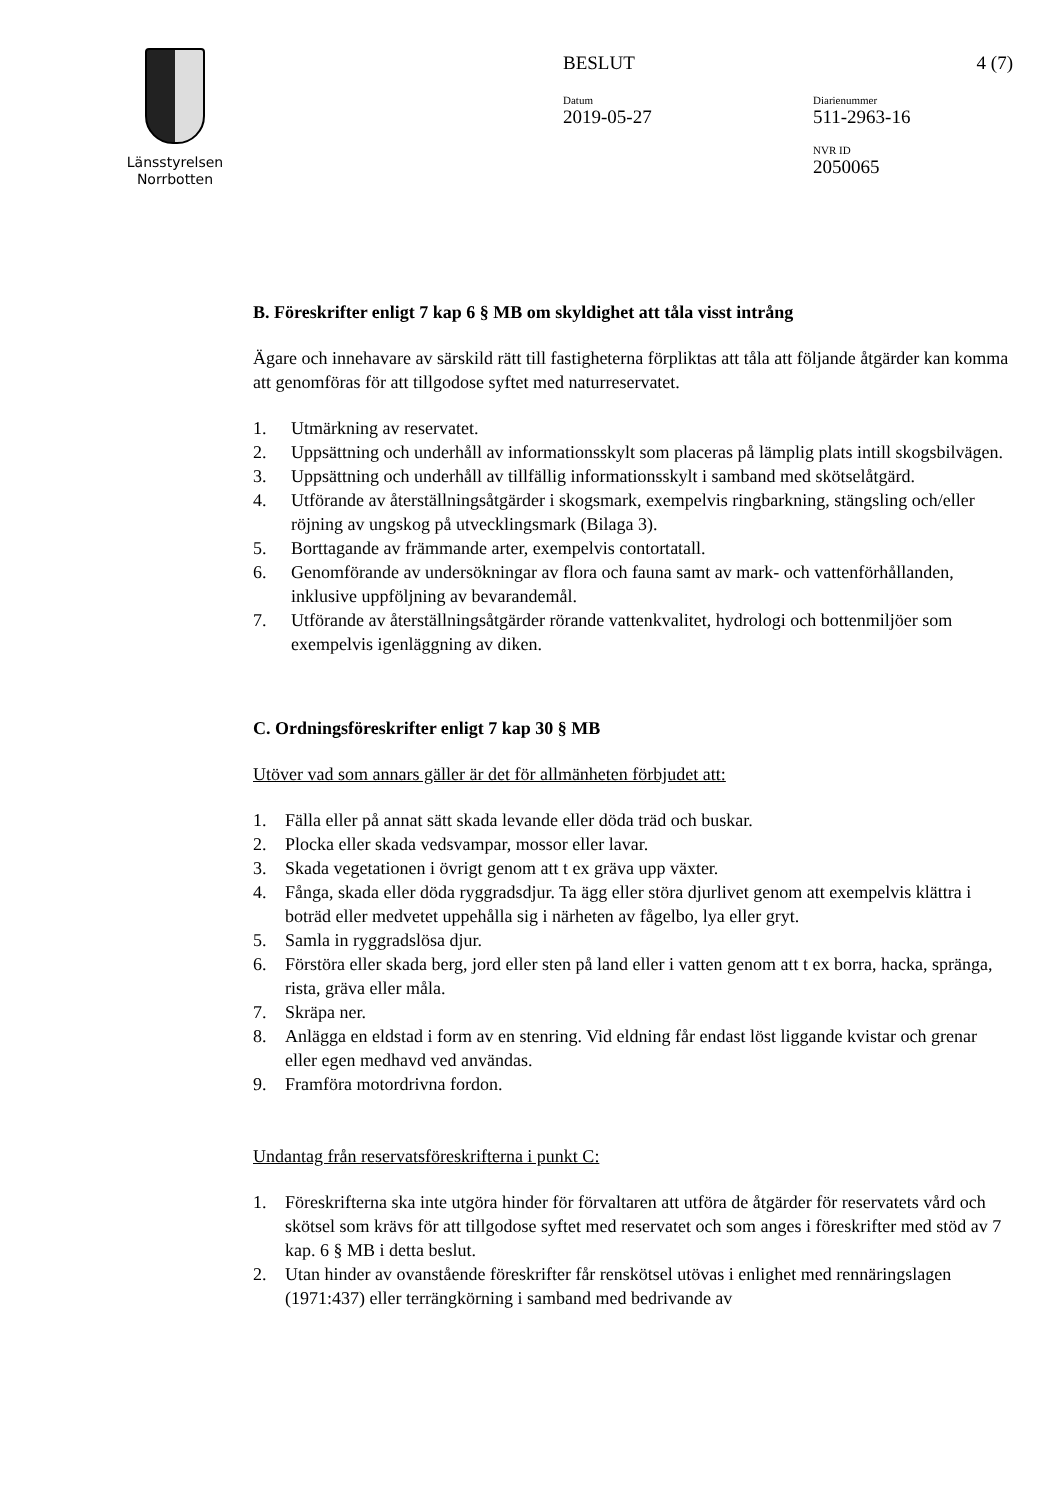Länsstyrelsen
Norrbotten
BESLUT 4 (7)
Datum
2019-05-27
Diarienummer
511-2963-16
NVR ID
2050065
B. Föreskrifter enligt 7 kap 6 § MB om skyldighet att tåla visst intrång
Ägare och innehavare av särskild rätt till fastigheterna förpliktas att tåla att följande åtgärder kan komma att genomföras för att tillgodose syftet med naturreservatet.
1. Utmärkning av reservatet.
2. Uppsättning och underhåll av informationsskylt som placeras på lämplig plats intill skogsbilvägen.
3. Uppsättning och underhåll av tillfällig informationsskylt i samband med skötselåtgärd.
4. Utförande av återställningsåtgärder i skogsmark, exempelvis ringbarkning, stängsling och/eller röjning av ungskog på utvecklingsmark (Bilaga 3).
5. Borttagande av främmande arter, exempelvis contortatall.
6. Genomförande av undersökningar av flora och fauna samt av mark- och vattenförhållanden, inklusive uppföljning av bevarandemål.
7. Utförande av återställningsåtgärder rörande vattenkvalitet, hydrologi och bottenmiljöer som exempelvis igenläggning av diken.
C. Ordningsföreskrifter enligt 7 kap 30 § MB
Utöver vad som annars gäller är det för allmänheten förbjudet att:
1. Fälla eller på annat sätt skada levande eller döda träd och buskar.
2. Plocka eller skada vedsvampar, mossor eller lavar.
3. Skada vegetationen i övrigt genom att t ex gräva upp växter.
4. Fånga, skada eller döda ryggradsdjur. Ta ägg eller störa djurlivet genom att exempelvis klättra i boträd eller medvetet uppehålla sig i närheten av fågelbo, lya eller gryt.
5. Samla in ryggradslösa djur.
6. Förstöra eller skada berg, jord eller sten på land eller i vatten genom att t ex borra, hacka, spränga, rista, gräva eller måla.
7. Skräpa ner.
8. Anlägga en eldstad i form av en stenring. Vid eldning får endast löst liggande kvistar och grenar eller egen medhavd ved användas.
9. Framföra motordrivna fordon.
Undantag från reservatsföreskrifterna i punkt C:
1. Föreskrifterna ska inte utgöra hinder för förvaltaren att utföra de åtgärder för reservatets vård och skötsel som krävs för att tillgodose syftet med reservatet och som anges i föreskrifter med stöd av 7 kap. 6 § MB i detta beslut.
2. Utan hinder av ovanstående föreskrifter får renskötsel utövas i enlighet med rennäringslagen (1971:437) eller terrängkörning i samband med bedrivande av